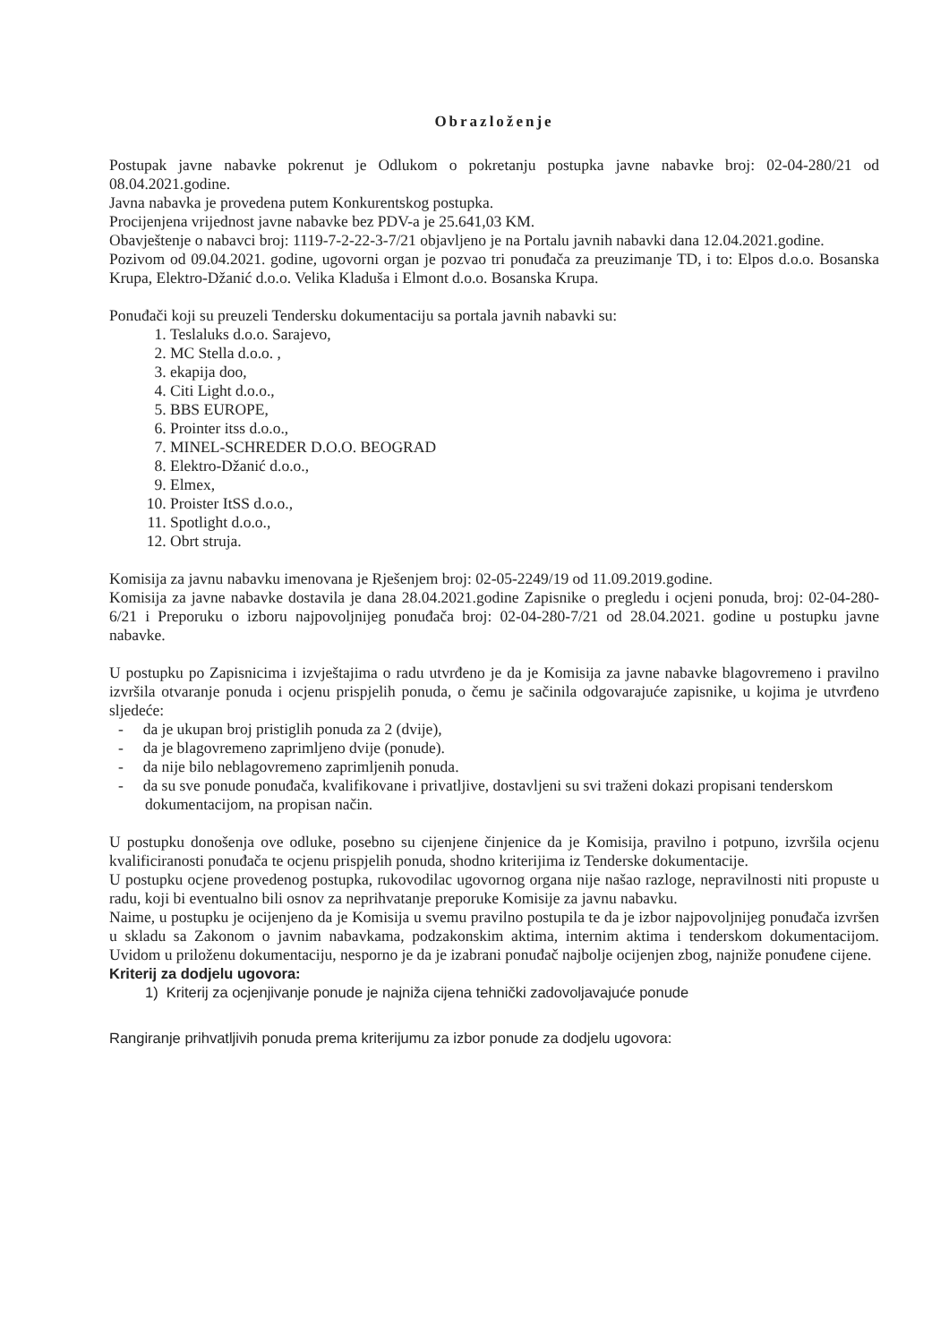Obrazloženje
Postupak javne nabavke pokrenut je Odlukom o pokretanju postupka javne nabavke broj: 02-04-280/21 od 08.04.2021.godine.
Javna nabavka je provedena putem Konkurentskog postupka.
Procijenjena vrijednost javne nabavke bez PDV-a je 25.641,03 KM.
Obavještenje o nabavci broj: 1119-7-2-22-3-7/21 objavljeno je na Portalu javnih nabavki dana 12.04.2021.godine.
Pozivom od 09.04.2021. godine, ugovorni organ je pozvao tri ponuđača za preuzimanje TD, i to: Elpos d.o.o. Bosanska Krupa, Elektro-Džanić d.o.o. Velika Kladuša i Elmont d.o.o. Bosanska Krupa.
Ponuđači koji su preuzeli Tendersku dokumentaciju sa portala javnih nabavki su:
1. Teslaluks d.o.o. Sarajevo,
2. MC Stella d.o.o. ,
3. ekapija doo,
4. Citi Light d.o.o.,
5. BBS EUROPE,
6. Prointer itss d.o.o.,
7. MINEL-SCHREDER D.O.O. BEOGRAD
8. Elektro-Džanić d.o.o.,
9. Elmex,
10. Proister ItSS d.o.o.,
11. Spotlight d.o.o.,
12. Obrt struja.
Komisija za javnu nabavku imenovana je Rješenjem broj: 02-05-2249/19 od 11.09.2019.godine.
Komisija za javne nabavke dostavila je dana 28.04.2021.godine Zapisnike o pregledu i ocjeni ponuda, broj: 02-04-280-6/21 i Preporuku o izboru najpovoljnijeg ponuđača broj: 02-04-280-7/21 od 28.04.2021. godine u postupku javne nabavke.
U postupku po Zapisnicima i izvještajima o radu utvrđeno je da je Komisija za javne nabavke blagovremeno i pravilno izvršila otvaranje ponuda i ocjenu prispjelih ponuda, o čemu je sačinila odgovarajuće zapisnike, u kojima je utvrđeno sljedeće:
- da je ukupan broj pristiglih ponuda za 2 (dvije),
- da je blagovremeno zaprimljeno dvije (ponude).
- da nije bilo neblagovremeno zaprimljenih ponuda.
- da su sve ponude ponuđača, kvalifikovane i privatljive, dostavljeni su svi traženi dokazi propisani tenderskom dokumentacijom, na propisan način.
U postupku donošenja ove odluke, posebno su cijenjene činjenice da je Komisija, pravilno i potpuno, izvršila ocjenu kvalificiranosti ponuđača te ocjenu prispjelih ponuda, shodno kriterijima iz Tenderske dokumentacije.
U postupku ocjene provedenog postupka, rukovodilac ugovornog organa nije našao razloge, nepravilnosti niti propuste u radu, koji bi eventualno bili osnov za neprihvatanje preporuke Komisije za javnu nabavku.
Naime, u postupku je ocijenjeno da je Komisija u svemu pravilno postupila te da je izbor najpovoljnijeg ponuđača izvršen u skladu sa Zakonom o javnim nabavkama, podzakonskim aktima, internim aktima i tenderskom dokumentacijom. Uvidom u priloženu dokumentaciju, nesporno je da je izabrani ponuđač najbolje ocijenjen zbog, najniže ponuđene cijene.
Kriterij za dodjelu ugovora:
1) Kriterij za ocjenjivanje ponude je najniža cijena tehnički zadovoljavajuće ponude
Rangiranje prihvatljivih ponuda prema kriterijumu za izbor ponude za dodjelu ugovora: